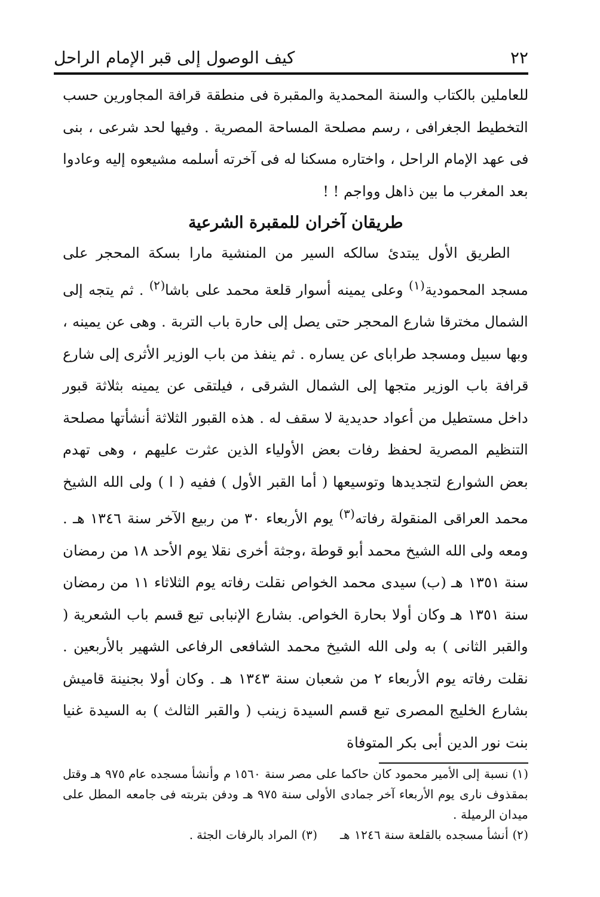٢٢ كيف الوصول إلى قبر الإمام الراحل
للعاملين بالكتاب والسنة المحمدية والمقبرة فى منطقة قرافة المجاورين حسب التخطيط الجغرافى ، رسم مصلحة المساحة المصرية . وفيها لحد شرعى ، بنى فى عهد الإمام الراحل ، واختاره مسكنا له فى آخرته أسلمه مشيعوه إليه وعادوا بعد المغرب ما بين ذاهل وواجم ! !
طريقان آخران للمقبرة الشرعية
الطريق الأول يبتدئ سالكه السير من المنشية مارا بسكة المحجر على مسجد المحمودية<sup>(١)</sup> وعلى يمينه أسوار قلعة محمد على باشا<sup>(٢)</sup> . ثم يتجه إلى الشمال مخترقا شارع المحجر حتى يصل إلى حارة باب التربة . وهى عن يمينه ، وبها سبيل ومسجد طراباى عن يساره . ثم ينفذ من باب الوزير الأثرى إلى شارع قرافة باب الوزير متجها إلى الشمال الشرقى ، فيلتقى عن يمينه بثلاثة قبور داخل مستطيل من أعواد حديدية لا سقف له . هذه القبور الثلاثة أنشأتها مصلحة التنظيم المصرية لحفظ رفات بعض الأولياء الذين عثرت عليهم ، وهى تهدم بعض الشوارع لتجديدها وتوسيعها ( أما القبر الأول ) ففيه ( ا ) ولى الله الشيخ محمد العراقى المنقولة رفاته<sup>(٣)</sup> يوم الأربعاء ٣٠ من ربيع الآخر سنة ١٣٤٦ هـ . ومعه ولى الله الشيخ محمد أبو قوطة ،وجثة أخرى نقلا يوم الأحد ١٨ من رمضان سنة ١٣٥١ هـ (ب) سيدى محمد الخواص نقلت رفاته يوم الثلاثاء ١١ من رمضان سنة ١٣٥١ هـ وكان أولا بحارة الخواص. بشارع الإنبابى تبع قسم باب الشعرية ( والقبر الثانى ) به ولى الله الشيخ محمد الشافعى الرفاعى الشهير بالأربعين . نقلت رفاته يوم الأربعاء ٢ من شعبان سنة ١٣٤٣ هـ . وكان أولا بجنينة قاميش بشارع الخليج المصرى تبع قسم السيدة زينب ( والقبر الثالث ) به السيدة غنيا بنت نور الدين أبى بكر المتوفاة
(١) نسبة إلى الأمير محمود كان حاكما على مصر سنة ١٥٦٠ م وأنشأ مسجده عام ٩٧٥ هـ وقتل بمقذوف نارى يوم الأربعاء آخر جمادى الأولى سنة ٩٧٥ هـ ودفن بتربته فى جامعه المطل على ميدان الرميلة .
(٢) أنشأ مسجده بالقلعة سنة ١٢٤٦ هـ (٣) المراد بالرفات الجثة .